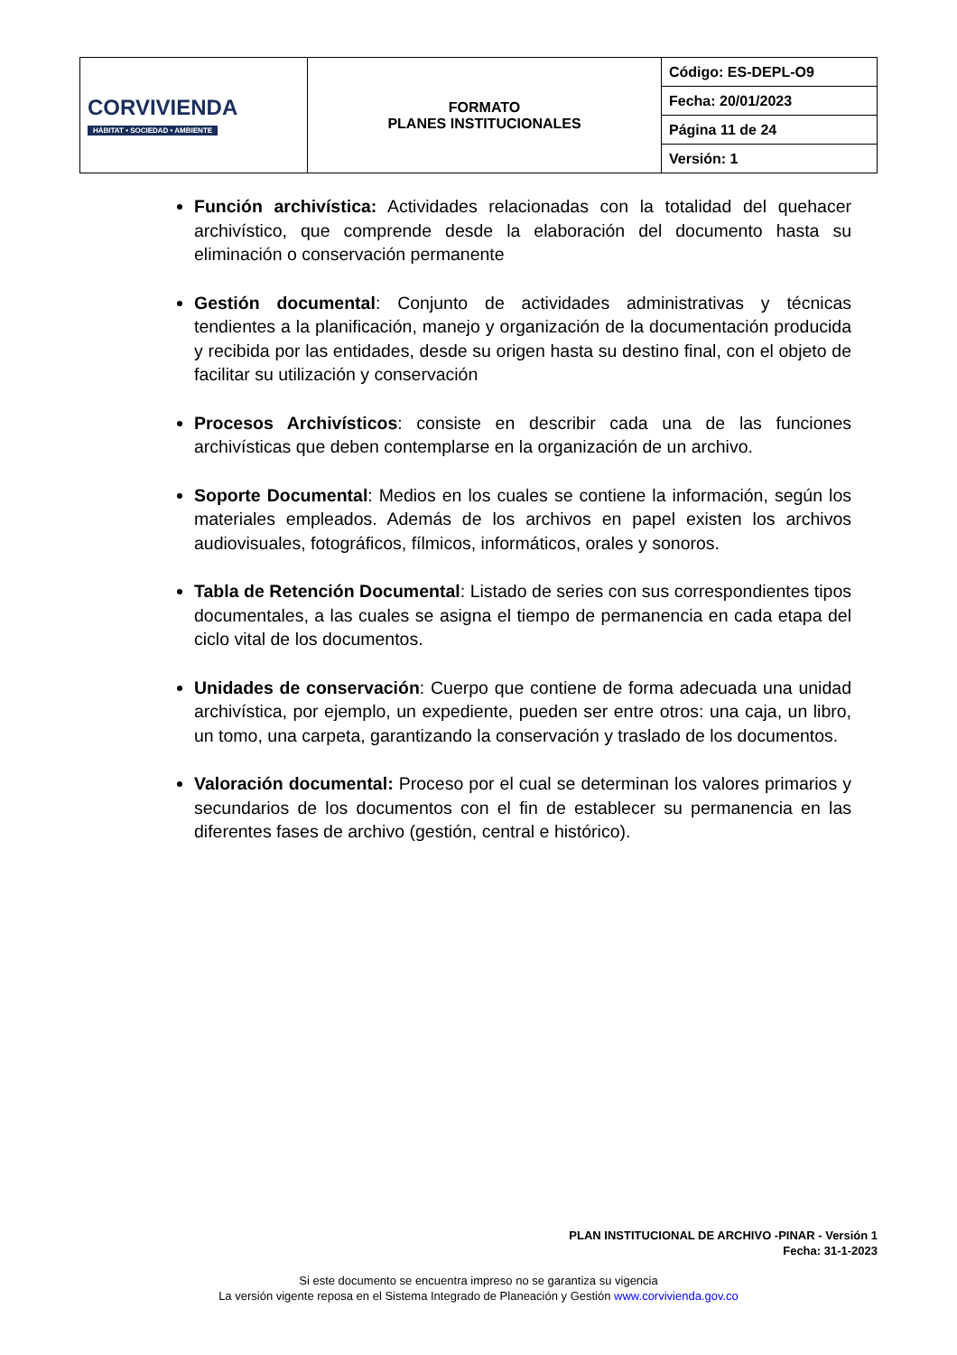| CORVIVIENDA HÁBITAT • SOCIEDAD • AMBIENTE | FORMATO PLANES INSTITUCIONALES | Código: ES-DEPL-O9 |
| | | Fecha: 20/01/2023 |
| | | Página 11 de 24 |
| | | Versión: 1 |
Función archivística: Actividades relacionadas con la totalidad del quehacer archivístico, que comprende desde la elaboración del documento hasta su eliminación o conservación permanente
Gestión documental: Conjunto de actividades administrativas y técnicas tendientes a la planificación, manejo y organización de la documentación producida y recibida por las entidades, desde su origen hasta su destino final, con el objeto de facilitar su utilización y conservación
Procesos Archivísticos: consiste en describir cada una de las funciones archivísticas que deben contemplarse en la organización de un archivo.
Soporte Documental: Medios en los cuales se contiene la información, según los materiales empleados. Además de los archivos en papel existen los archivos audiovisuales, fotográficos, fílmicos, informáticos, orales y sonoros.
Tabla de Retención Documental: Listado de series con sus correspondientes tipos documentales, a las cuales se asigna el tiempo de permanencia en cada etapa del ciclo vital de los documentos.
Unidades de conservación: Cuerpo que contiene de forma adecuada una unidad archivística, por ejemplo, un expediente, pueden ser entre otros: una caja, un libro, un tomo, una carpeta, garantizando la conservación y traslado de los documentos.
Valoración documental: Proceso por el cual se determinan los valores primarios y secundarios de los documentos con el fin de establecer su permanencia en las diferentes fases de archivo (gestión, central e histórico).
PLAN INSTITUCIONAL DE ARCHIVO -PINAR - Versión 1
Fecha: 31-1-2023
Si este documento se encuentra impreso no se garantiza su vigencia
La versión vigente reposa en el Sistema Integrado de Planeación y Gestión www.corvivienda.gov.co